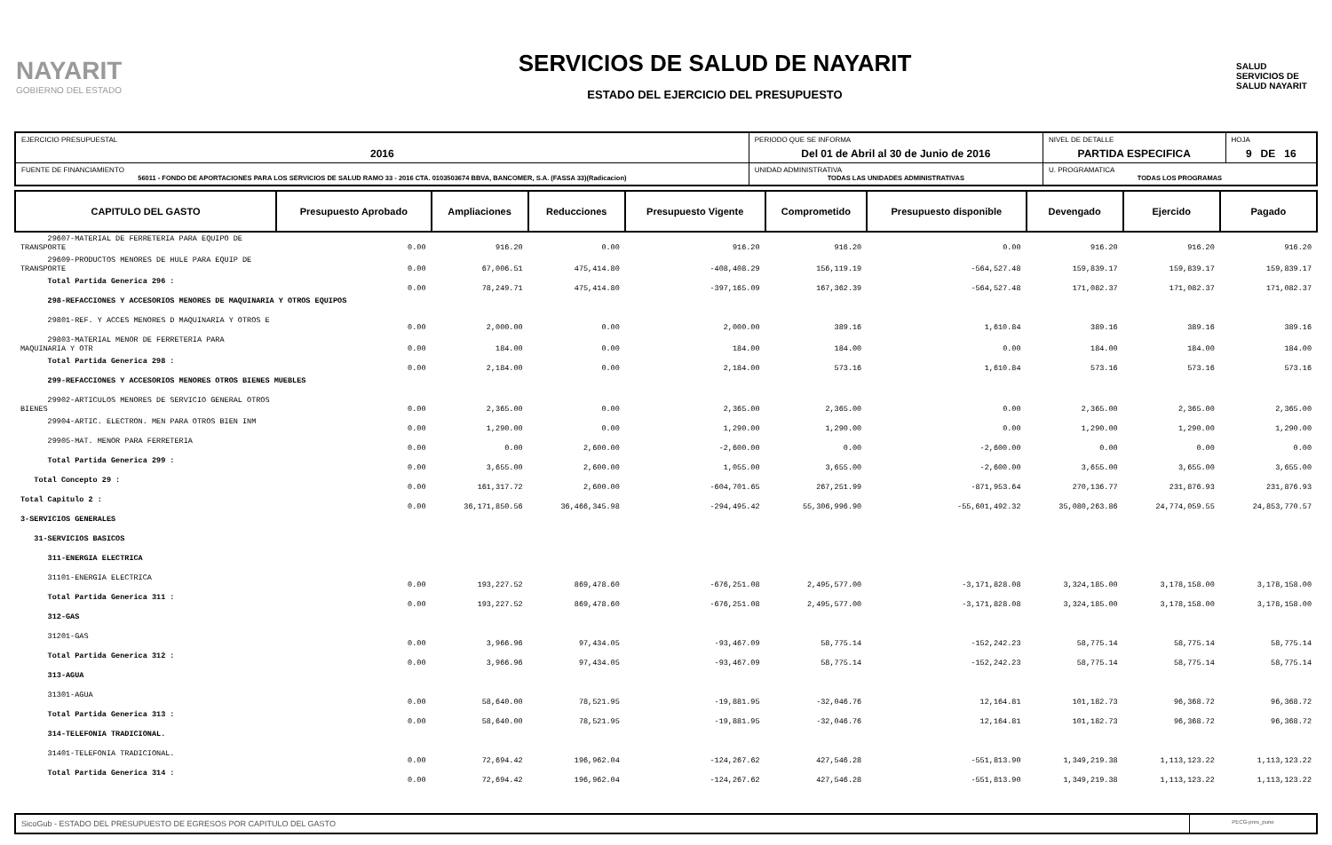NAYARIT
GOBIERNO DEL ESTADO
SERVICIOS DE SALUD DE NAYARIT
ESTADO DEL EJERCICIO DEL PRESUPUESTO
SALUD
SERVICIOS DE SALUD NAYARIT
| EJERCICIO PRESUPUESTAL 2016 | PERIODO QUE SE INFORMA Del 01 de Abril al 30 de Junio de 2016 | | NIVEL DE DETALLE PARTIDA ESPECIFICA | HOJA 9 DE 16 |
| FUENTE DE FINANCIAMIENTO 56011 - FONDO DE APORTACIONES PARA LOS SERVICIOS DE SALUD RAMO 33 - 2016 CTA. 0103503674 BBVA, BANCOMER, S.A. (FASSA 33)(Radicacion) | | UNIDAD ADMINISTRATIVA TODAS LAS UNIDADES ADMINISTRATIVAS | U. PROGRAMATICA TODAS LOS PROGRAMAS | |
| CAPITULO DEL GASTO | Presupuesto Aprobado | Ampliaciones | Reducciones | Presupuesto Vigente | Comprometido | Presupuesto disponible | Devengado | Ejercido | Pagado |
| --- | --- | --- | --- | --- | --- | --- | --- | --- | --- |
| 29607-MATERIAL DE FERRETERIA PARA EQUIPO DE TRANSPORTE | 0.00 | 916.20 | 0.00 | 916.20 | 916.20 | 0.00 | 916.20 | 916.20 | 916.20 |
| 29609-PRODUCTOS MENORES DE HULE PARA EQUIP DE TRANSPORTE | 0.00 | 67,006.51 | 475,414.80 | -408,408.29 | 156,119.19 | -564,527.48 | 159,839.17 | 159,839.17 | 159,839.17 |
| Total Partida Generica 296 : | 0.00 | 78,249.71 | 475,414.80 | -397,165.09 | 167,362.39 | -564,527.48 | 171,082.37 | 171,082.37 | 171,082.37 |
| 298-REFACCIONES Y ACCESORIOS MENORES DE MAQUINARIA Y OTROS EQUIPOS | | | | | | | | | |
| 29801-REF. Y ACCES MENORES D MAQUINARIA Y OTROS E | 0.00 | 2,000.00 | 0.00 | 2,000.00 | 389.16 | 1,610.84 | 389.16 | 389.16 | 389.16 |
| 29803-MATERIAL MENOR DE FERRETERIA PARA MAQUINARIA Y OTR | 0.00 | 184.00 | 0.00 | 184.00 | 184.00 | 0.00 | 184.00 | 184.00 | 184.00 |
| Total Partida Generica 298 : | 0.00 | 2,184.00 | 0.00 | 2,184.00 | 573.16 | 1,610.84 | 573.16 | 573.16 | 573.16 |
| 299-REFACCIONES Y ACCESORIOS MENORES OTROS BIENES MUEBLES | | | | | | | | | |
| 29902-ARTICULOS MENORES DE SERVICIO GENERAL OTROS BIENES | 0.00 | 2,365.00 | 0.00 | 2,365.00 | 2,365.00 | 0.00 | 2,365.00 | 2,365.00 | 2,365.00 |
| 29904-ARTIC. ELECTRON. MEN PARA OTROS BIEN INM | 0.00 | 1,290.00 | 0.00 | 1,290.00 | 1,290.00 | 0.00 | 1,290.00 | 1,290.00 | 1,290.00 |
| 29905-MAT. MENOR PARA FERRETERIA | 0.00 | 0.00 | 2,600.00 | -2,600.00 | 0.00 | -2,600.00 | 0.00 | 0.00 | 0.00 |
| Total Partida Generica 299 : | 0.00 | 3,655.00 | 2,600.00 | 1,055.00 | 3,655.00 | -2,600.00 | 3,655.00 | 3,655.00 | 3,655.00 |
| Total Concepto 29 : | 0.00 | 161,317.72 | 2,600.00 | -604,701.65 | 267,251.99 | -871,953.64 | 270,136.77 | 231,876.93 | 231,876.93 |
| Total Capitulo 2 : | 0.00 | 36,171,850.56 | 36,466,345.98 | -294,495.42 | 55,306,996.90 | -55,601,492.32 | 35,080,263.86 | 24,774,059.55 | 24,853,770.57 |
| 3-SERVICIOS GENERALES | | | | | | | | | |
| 31-SERVICIOS BASICOS | | | | | | | | | |
| 311-ENERGIA ELECTRICA | | | | | | | | | |
| 31101-ENERGIA ELECTRICA | 0.00 | 193,227.52 | 869,478.60 | -676,251.08 | 2,495,577.00 | -3,171,828.08 | 3,324,185.00 | 3,178,158.00 | 3,178,158.00 |
| Total Partida Generica 311 : | 0.00 | 193,227.52 | 869,478.60 | -676,251.08 | 2,495,577.00 | -3,171,828.08 | 3,324,185.00 | 3,178,158.00 | 3,178,158.00 |
| 312-GAS | | | | | | | | | |
| 31201-GAS | 0.00 | 3,966.96 | 97,434.05 | -93,467.09 | 58,775.14 | -152,242.23 | 58,775.14 | 58,775.14 | 58,775.14 |
| Total Partida Generica 312 : | 0.00 | 3,966.96 | 97,434.05 | -93,467.09 | 58,775.14 | -152,242.23 | 58,775.14 | 58,775.14 | 58,775.14 |
| 313-AGUA | | | | | | | | | |
| 31301-AGUA | 0.00 | 58,640.00 | 78,521.95 | -19,881.95 | -32,046.76 | 12,164.81 | 101,182.73 | 96,368.72 | 96,368.72 |
| Total Partida Generica 313 : | 0.00 | 58,640.00 | 78,521.95 | -19,881.95 | -32,046.76 | 12,164.81 | 101,182.73 | 96,368.72 | 96,368.72 |
| 314-TELEFONIA TRADICIONAL. | | | | | | | | | |
| 31401-TELEFONIA TRADICIONAL. | 0.00 | 72,694.42 | 196,962.04 | -124,267.62 | 427,546.28 | -551,813.90 | 1,349,219.38 | 1,113,123.22 | 1,113,123.22 |
| Total Partida Generica 314 : | 0.00 | 72,694.42 | 196,962.04 | -124,267.62 | 427,546.28 | -551,813.90 | 1,349,219.38 | 1,113,123.22 | 1,113,123.22 |
SicoGub - ESTADO DEL PRESUPUESTO DE EGRESOS POR CAPITULO DEL GASTO
PECG-pres_puno